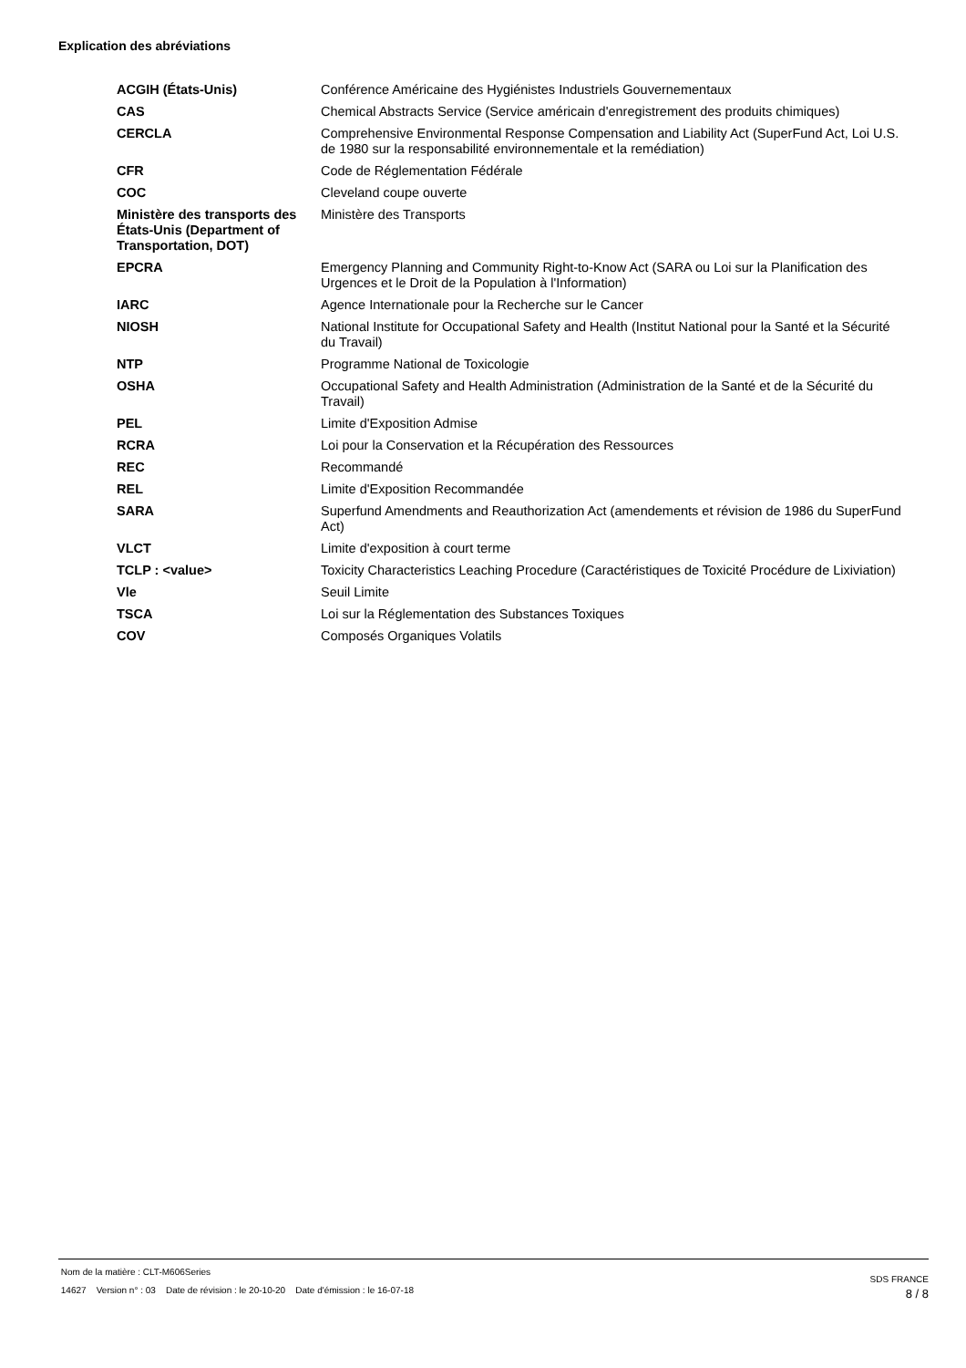Explication des abréviations
| ACGIH (États-Unis) | Conférence Américaine des Hygiénistes Industriels Gouvernementaux |
| CAS | Chemical Abstracts Service (Service américain d'enregistrement des produits chimiques) |
| CERCLA | Comprehensive Environmental Response Compensation and Liability Act (SuperFund Act, Loi U.S. de 1980 sur la responsabilité environnementale et la remédiation) |
| CFR | Code de Réglementation Fédérale |
| COC | Cleveland coupe ouverte |
| Ministère des transports des États-Unis (Department of Transportation, DOT) | Ministère des Transports |
| EPCRA | Emergency Planning and Community Right-to-Know Act (SARA ou Loi sur la Planification des Urgences et le Droit de la Population à l'Information) |
| IARC | Agence Internationale pour la Recherche sur le Cancer |
| NIOSH | National Institute for Occupational Safety and Health (Institut National pour la Santé et la Sécurité du Travail) |
| NTP | Programme National de Toxicologie |
| OSHA | Occupational Safety and Health Administration (Administration de la Santé et de la Sécurité du Travail) |
| PEL | Limite d'Exposition Admise |
| RCRA | Loi pour la Conservation et la Récupération des Ressources |
| REC | Recommandé |
| REL | Limite d'Exposition Recommandée |
| SARA | Superfund Amendments and Reauthorization Act (amendements et révision de 1986 du SuperFund Act) |
| VLCT | Limite d'exposition à court terme |
| TCLP : <value> | Toxicity Characteristics Leaching Procedure (Caractéristiques de Toxicité Procédure de Lixiviation) |
| Vle | Seuil Limite |
| TSCA | Loi sur la Réglementation des Substances Toxiques |
| COV | Composés Organiques Volatils |
Nom de la matière : CLT-M606Series
14627 Version n° : 03 Date de révision : le 20-10-20 Date d'émission : le 16-07-18
SDS FRANCE
8 / 8